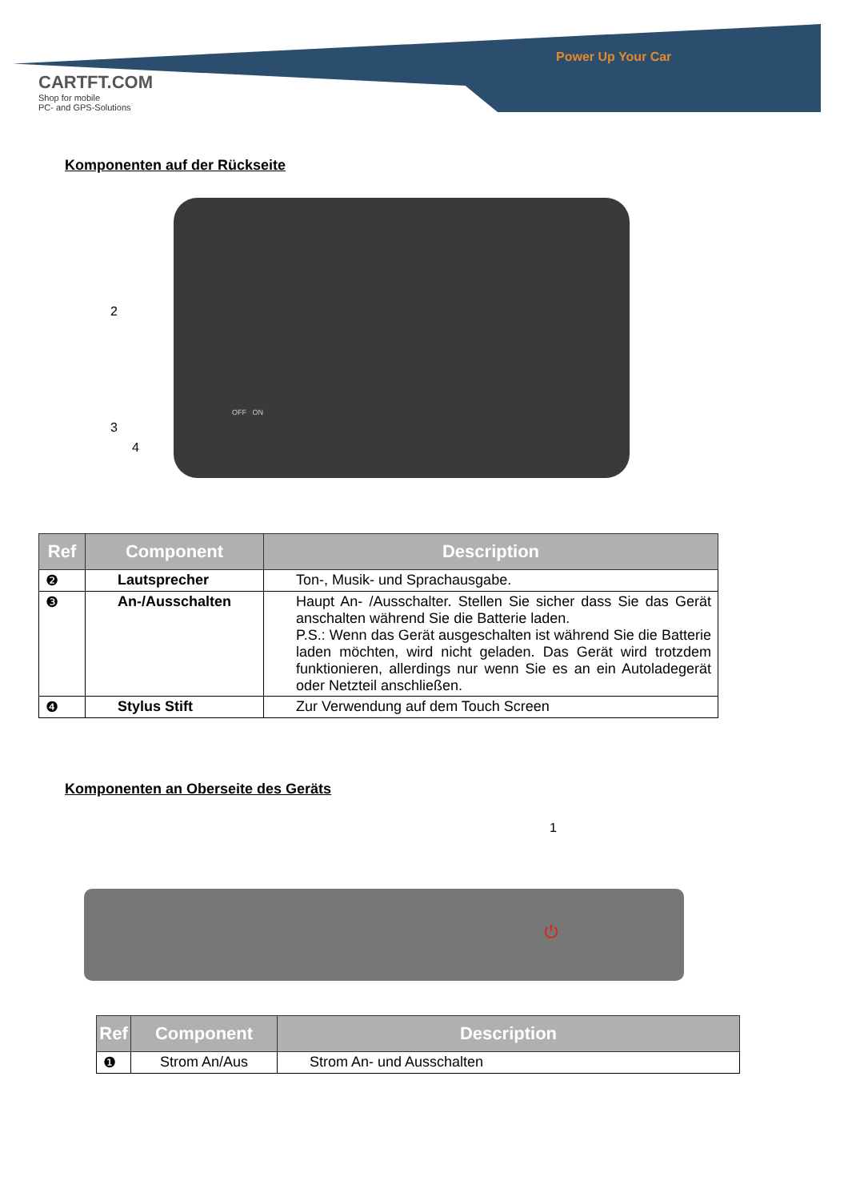Power Up Your Car
CARTFT.COM
Shop for mobile
PC- and GPS-Solutions
Komponenten auf der Rückseite
2
3
OFF ON
4
| Ref | Component | Description |
| --- | --- | --- |
| ❷ | Lautsprecher | Ton-, Musik- und Sprachausgabe. |
| ❸ | An-/Ausschalten | Haupt An- /Ausschalter. Stellen Sie sicher dass Sie das Gerät anschalten während Sie die Batterie laden. P.S.: Wenn das Gerät ausgeschalten ist während Sie die Batterie laden möchten, wird nicht geladen. Das Gerät wird trotzdem funktionieren, allerdings nur wenn Sie es an ein Autoladegerät oder Netzteil anschließen. |
| ❹ | Stylus Stift | Zur Verwendung auf dem Touch Screen |
Komponenten an Oberseite des Geräts
1
⏻
| Ref | Component | Description |
| --- | --- | --- |
| ❶ | Strom An/Aus | Strom An- und Ausschalten |